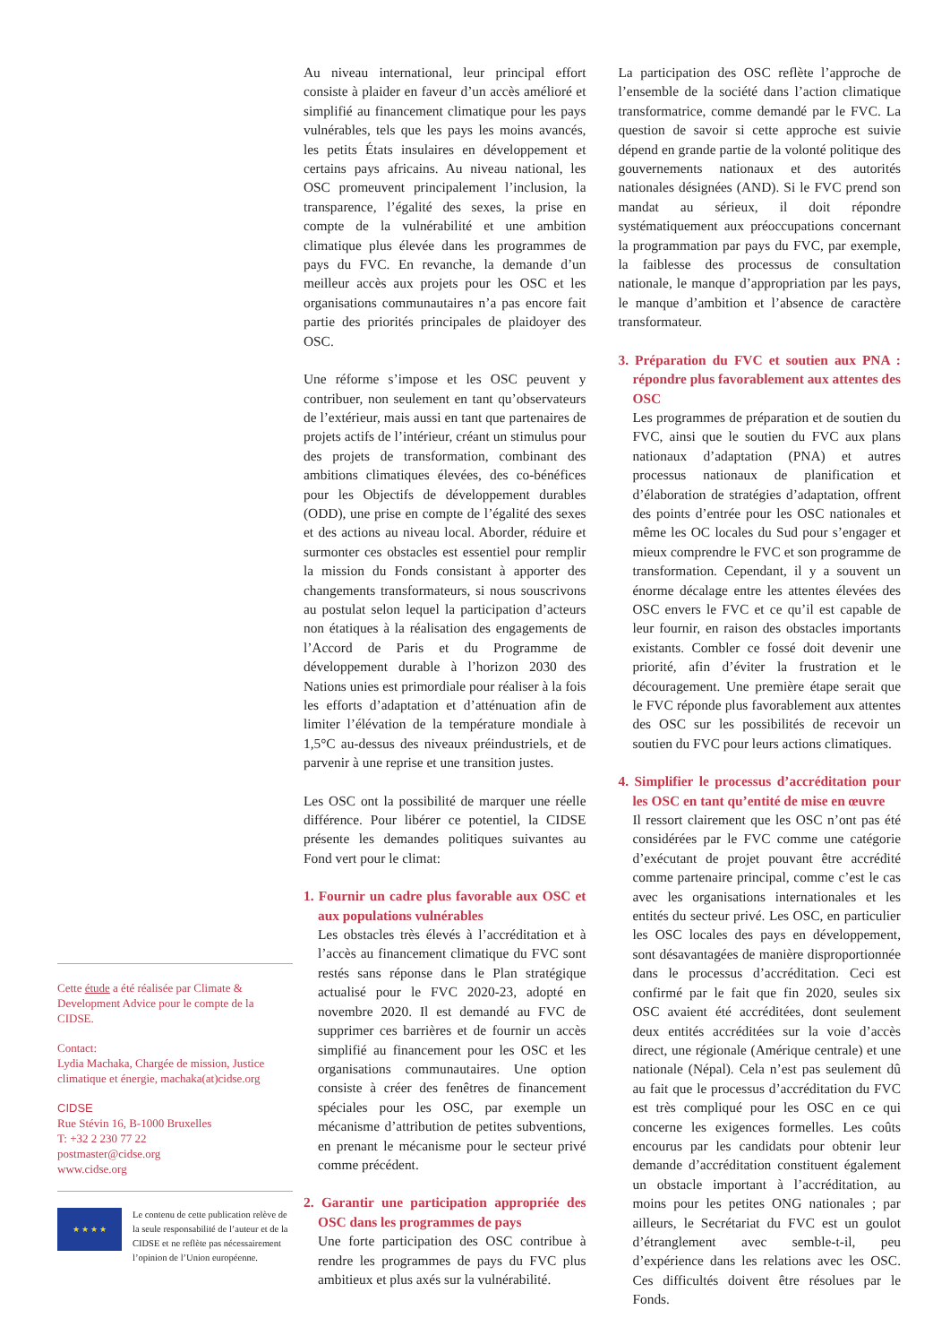Cette étude a été réalisée par Climate & Development Advice pour le compte de la CIDSE.
Contact:
Lydia Machaka, Chargée de mission, Justice climatique et énergie, machaka(at)cidse.org
CIDSE
Rue Stévin 16, B-1000 Bruxelles
T: +32 2 230 77 22
postmaster@cidse.org
www.cidse.org
★ ★ ★ ★
Le contenu de cette publication relève de la seule responsabilité de l’auteur et de la CIDSE et ne reflète pas nécessairement l’opinion de l’Union européenne.
Au niveau international, leur principal effort consiste à plaider en faveur d’un accès amélioré et simplifié au financement climatique pour les pays vulnérables, tels que les pays les moins avancés, les petits États insulaires en développement et certains pays africains. Au niveau national, les OSC promeuvent principalement l’inclusion, la transparence, l’égalité des sexes, la prise en compte de la vulnérabilité et une ambition climatique plus élevée dans les programmes de pays du FVC. En revanche, la demande d’un meilleur accès aux projets pour les OSC et les organisations communautaires n’a pas encore fait partie des priorités principales de plaidoyer des OSC.
Une réforme s’impose et les OSC peuvent y contribuer, non seulement en tant qu’observateurs de l’extérieur, mais aussi en tant que partenaires de projets actifs de l’intérieur, créant un stimulus pour des projets de transformation, combinant des ambitions climatiques élevées, des co-bénéfices pour les Objectifs de développement durables (ODD), une prise en compte de l’égalité des sexes et des actions au niveau local. Aborder, réduire et surmonter ces obstacles est essentiel pour remplir la mission du Fonds consistant à apporter des changements transformateurs, si nous souscrivons au postulat selon lequel la participation d’acteurs non étatiques à la réalisation des engagements de l’Accord de Paris et du Programme de développement durable à l’horizon 2030 des Nations unies est primordiale pour réaliser à la fois les efforts d’adaptation et d’atténuation afin de limiter l’élévation de la température mondiale à 1,5°C au-dessus des niveaux préindustriels, et de parvenir à une reprise et une transition justes.
Les OSC ont la possibilité de marquer une réelle différence. Pour libérer ce potentiel, la CIDSE présente les demandes politiques suivantes au Fond vert pour le climat:
1. Fournir un cadre plus favorable aux OSC et aux populations vulnérables
Les obstacles très élevés à l’accréditation et à l’accès au financement climatique du FVC sont restés sans réponse dans le Plan stratégique actualisé pour le FVC 2020-23, adopté en novembre 2020. Il est demandé au FVC de supprimer ces barrières et de fournir un accès simplifié au financement pour les OSC et les organisations communautaires. Une option consiste à créer des fenêtres de financement spéciales pour les OSC, par exemple un mécanisme d’attribution de petites subventions, en prenant le mécanisme pour le secteur privé comme précédent.
2. Garantir une participation appropriée des OSC dans les programmes de pays
Une forte participation des OSC contribue à rendre les programmes de pays du FVC plus ambitieux et plus axés sur la vulnérabilité.
La participation des OSC reflète l’approche de l’ensemble de la société dans l’action climatique transformatrice, comme demandé par le FVC. La question de savoir si cette approche est suivie dépend en grande partie de la volonté politique des gouvernements nationaux et des autorités nationales désignées (AND). Si le FVC prend son mandat au sérieux, il doit répondre systématiquement aux préoccupations concernant la programmation par pays du FVC, par exemple, la faiblesse des processus de consultation nationale, le manque d’appropriation par les pays, le manque d’ambition et l’absence de caractère transformateur.
3. Préparation du FVC et soutien aux PNA : répondre plus favorablement aux attentes des OSC
Les programmes de préparation et de soutien du FVC, ainsi que le soutien du FVC aux plans nationaux d’adaptation (PNA) et autres processus nationaux de planification et d’élaboration de stratégies d’adaptation, offrent des points d’entrée pour les OSC nationales et même les OC locales du Sud pour s’engager et mieux comprendre le FVC et son programme de transformation. Cependant, il y a souvent un énorme décalage entre les attentes élevées des OSC envers le FVC et ce qu’il est capable de leur fournir, en raison des obstacles importants existants. Combler ce fossé doit devenir une priorité, afin d’éviter la frustration et le découragement. Une première étape serait que le FVC réponde plus favorablement aux attentes des OSC sur les possibilités de recevoir un soutien du FVC pour leurs actions climatiques.
4. Simplifier le processus d’accréditation pour les OSC en tant qu’entité de mise en œuvre
Il ressort clairement que les OSC n’ont pas été considérées par le FVC comme une catégorie d’exécutant de projet pouvant être accrédité comme partenaire principal, comme c’est le cas avec les organisations internationales et les entités du secteur privé. Les OSC, en particulier les OSC locales des pays en développement, sont désavantagées de manière disproportionnée dans le processus d’accréditation. Ceci est confirmé par le fait que fin 2020, seules six OSC avaient été accréditées, dont seulement deux entités accréditées sur la voie d’accès direct, une régionale (Amérique centrale) et une nationale (Népal). Cela n’est pas seulement dû au fait que le processus d’accréditation du FVC est très compliqué pour les OSC en ce qui concerne les exigences formelles. Les coûts encourus par les candidats pour obtenir leur demande d’accréditation constituent également un obstacle important à l’accréditation, au moins pour les petites ONG nationales ; par ailleurs, le Secrétariat du FVC est un goulot d’étranglement avec semble-t-il, peu d’expérience dans les relations avec les OSC. Ces difficultés doivent être résolues par le Fonds.